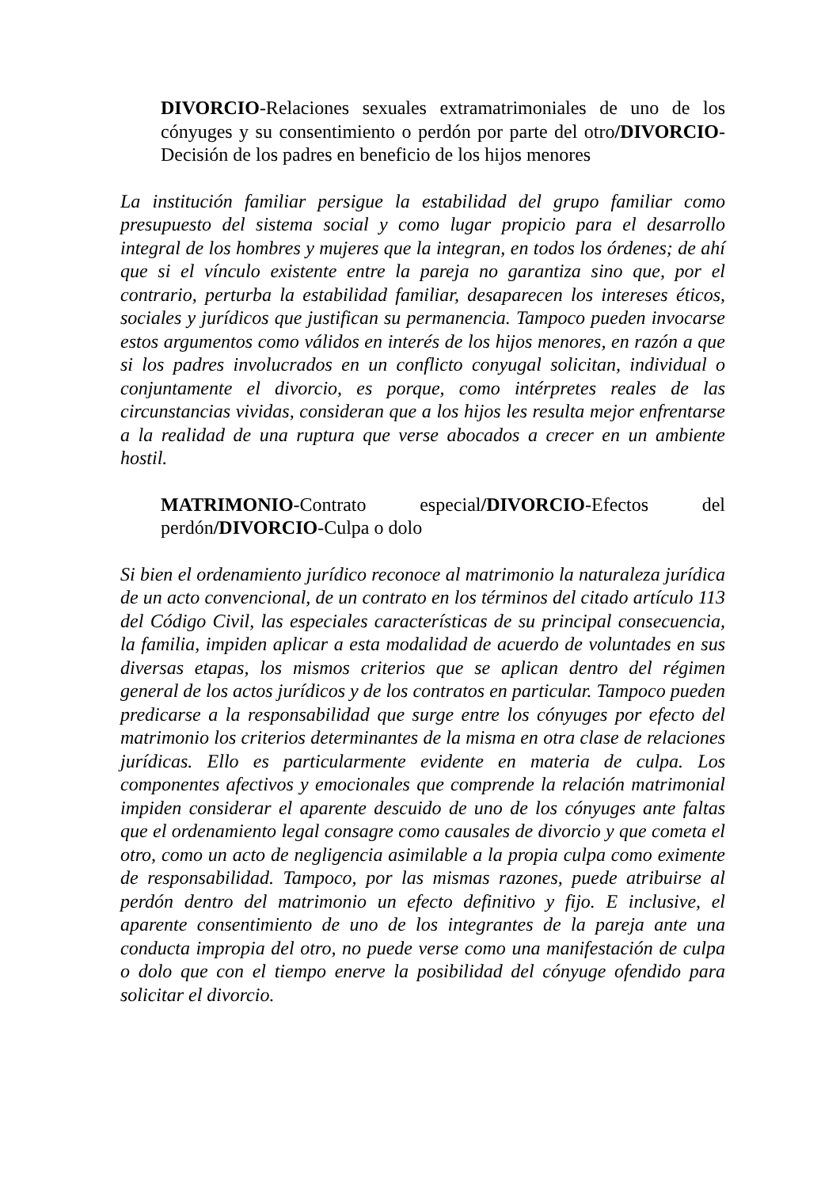DIVORCIO-Relaciones sexuales extramatrimoniales de uno de los cónyuges y su consentimiento o perdón por parte del otro/DIVORCIO-Decisión de los padres en beneficio de los hijos menores
La institución familiar persigue la estabilidad del grupo familiar como presupuesto del sistema social y como lugar propicio para el desarrollo integral de los hombres y mujeres que la integran, en todos los órdenes; de ahí que si el vínculo existente entre la pareja no garantiza sino que, por el contrario, perturba la estabilidad familiar, desaparecen los intereses éticos, sociales y jurídicos que justifican su permanencia. Tampoco pueden invocarse estos argumentos como válidos en interés de los hijos menores, en razón a que si los padres involucrados en un conflicto conyugal solicitan, individual o conjuntamente el divorcio, es porque, como intérpretes reales de las circunstancias vividas, consideran que a los hijos les resulta mejor enfrentarse a la realidad de una ruptura que verse abocados a crecer en un ambiente hostil.
MATRIMONIO-Contrato especial/DIVORCIO-Efectos del perdón/DIVORCIO-Culpa o dolo
Si bien el ordenamiento jurídico reconoce al matrimonio la naturaleza jurídica de un acto convencional, de un contrato en los términos del citado artículo 113 del Código Civil, las especiales características de su principal consecuencia, la familia, impiden aplicar a esta modalidad de acuerdo de voluntades en sus diversas etapas, los mismos criterios que se aplican dentro del régimen general de los actos jurídicos y de los contratos en particular. Tampoco pueden predicarse a la responsabilidad que surge entre los cónyuges por efecto del matrimonio los criterios determinantes de la misma en otra clase de relaciones jurídicas. Ello es particularmente evidente en materia de culpa. Los componentes afectivos y emocionales que comprende la relación matrimonial impiden considerar el aparente descuido de uno de los cónyuges ante faltas que el ordenamiento legal consagre como causales de divorcio y que cometa el otro, como un acto de negligencia asimilable a la propia culpa como eximente de responsabilidad. Tampoco, por las mismas razones, puede atribuirse al perdón dentro del matrimonio un efecto definitivo y fijo. E inclusive, el aparente consentimiento de uno de los integrantes de la pareja ante una conducta impropia del otro, no puede verse como una manifestación de culpa o dolo que con el tiempo enerve la posibilidad del cónyuge ofendido para solicitar el divorcio.